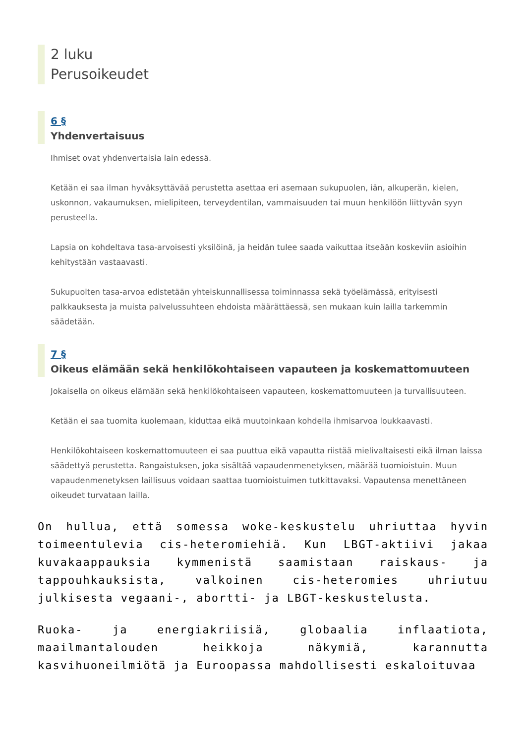2 luku
Perusoikeudet
6 §
Yhdenvertaisuus
Ihmiset ovat yhdenvertaisia lain edessä.
Ketään ei saa ilman hyväksyttävää perustetta asettaa eri asemaan sukupuolen, iän, alkuperän, kielen, uskonnon, vakaumuksen, mielipiteen, terveydentilan, vammaisuuden tai muun henkilöön liittyvän syyn perusteella.
Lapsia on kohdeltava tasa-arvoisesti yksilöinä, ja heidän tulee saada vaikuttaa itseään koskeviin asioihin kehitystään vastaavasti.
Sukupuolten tasa-arvoa edistetään yhteiskunnallisessa toiminnassa sekä työelämässä, erityisesti palkkauksesta ja muista palvelussuhteen ehdoista määrättäessä, sen mukaan kuin lailla tarkemmin säädetään.
7 §
Oikeus elämään sekä henkilökohtaiseen vapauteen ja koskemattomuuteen
Jokaisella on oikeus elämään sekä henkilökohtaiseen vapauteen, koskemattomuuteen ja turvallisuuteen.
Ketään ei saa tuomita kuolemaan, kiduttaa eikä muutoinkaan kohdella ihmisarvoa loukkaavasti.
Henkilökohtaiseen koskemattomuuteen ei saa puuttua eikä vapautta riistää mielivaltaisesti eikä ilman laissa säädettyä perustetta. Rangaistuksen, joka sisältää vapaudenmenetyksen, määrää tuomioistuin. Muun vapaudenmenetyksen laillisuus voidaan saattaa tuomioistuimen tutkittavaksi. Vapautensa menettäneen oikeudet turvataan lailla.
On hullua, että somessa woke-keskustelu uhriuttaa hyvin toimeentulevia cis-heteromiehiä. Kun LBGT-aktiivi jakaa kuvakaappauksia kymmenistä saamistaan raiskaus- ja tappouhkauksista, valkoinen cis-heteromies uhriutuu julkisesta vegaani-, abortti- ja LBGT-keskustelusta.
Ruoka- ja energiakriisiä, globaalia inflaatiota, maailmantalouden heikkoja näkymiä, karannutta kasvihuoneilmiötä ja Euroopassa mahdollisesti eskaloituvaa